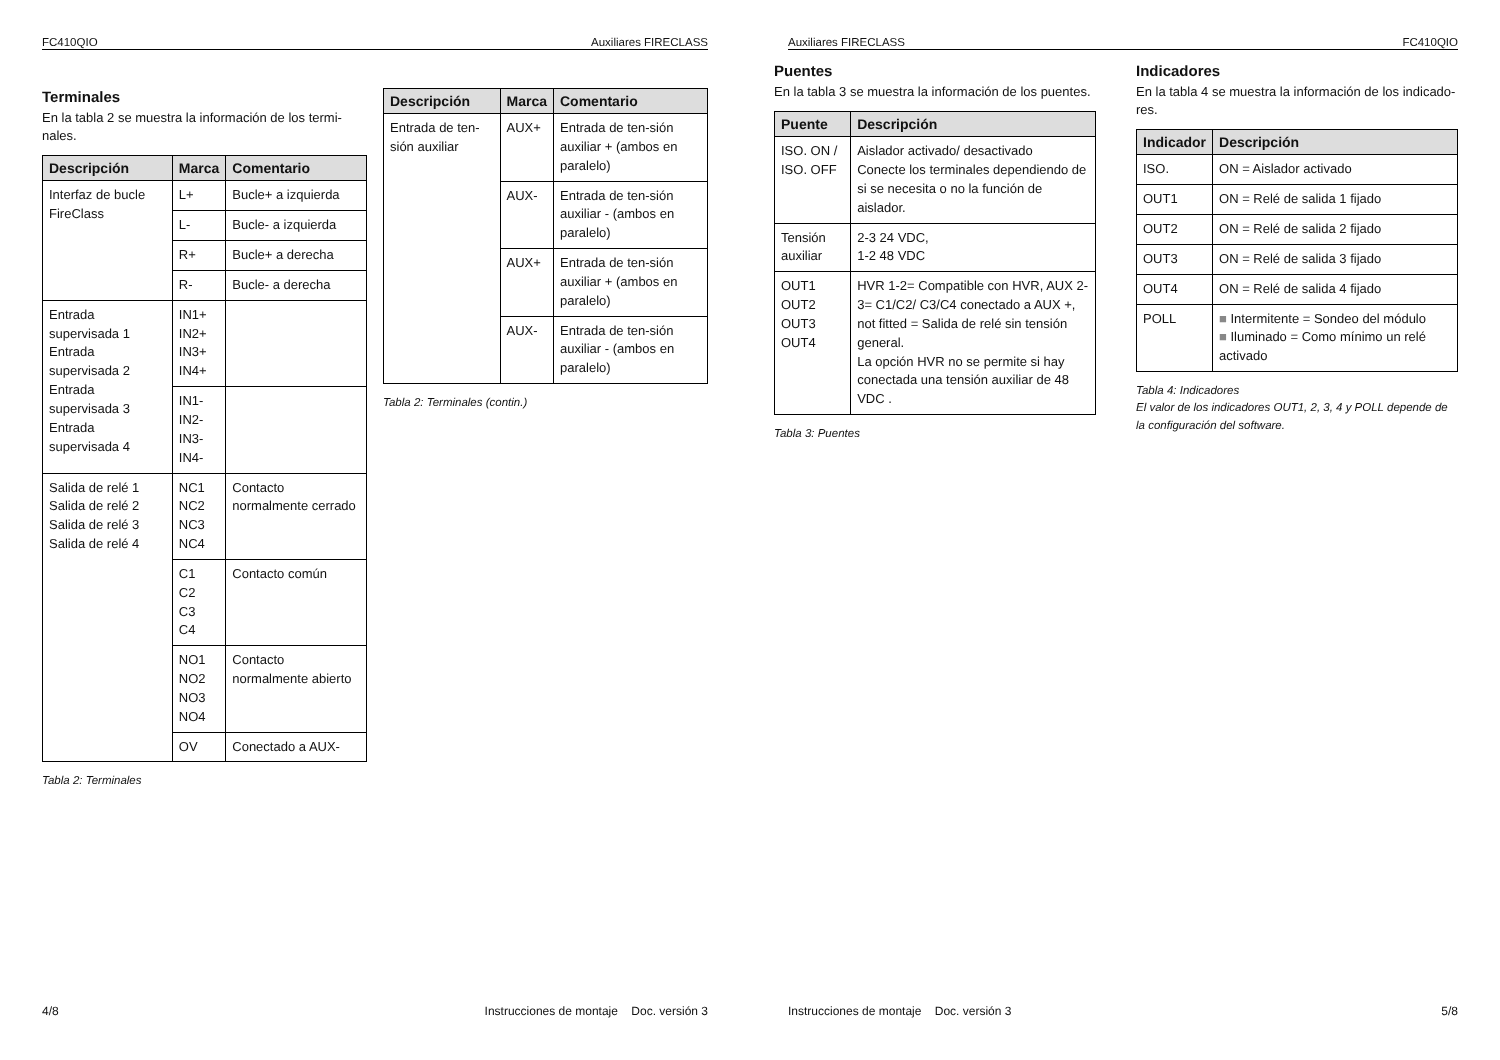FC410QIO Auxiliares FIRECLASS
Terminales
En la tabla 2 se muestra la información de los termi-nales.
| Descripción | Marca | Comentario |
| --- | --- | --- |
| Interfaz de bucle FireClass | L+ | Bucle+ a izquierda |
| | L- | Bucle- a izquierda |
| | R+ | Bucle+ a derecha |
| | R- | Bucle- a derecha |
| Entrada supervisada 1 Entrada supervisada 2 Entrada supervisada 3 Entrada supervisada 4 | IN1+ IN2+ IN3+ IN4+ | |
| | IN1- IN2- IN3- IN4- | |
| Salida de relé 1 Salida de relé 2 Salida de relé 3 Salida de relé 4 | NC1 NC2 NC3 NC4 | Contacto normalmente cerrado |
| | C1 C2 C3 C4 | Contacto común |
| | NO1 NO2 NO3 NO4 | Contacto normalmente abierto |
| | OV | Conectado a AUX- |
Tabla 2: Terminales
| Descripción | Marca | Comentario |
| --- | --- | --- |
| Entrada de ten-sión auxiliar | AUX+ | Entrada de ten-sión auxiliar + (ambos en paralelo) |
| | AUX- | Entrada de ten-sión auxiliar - (ambos en paralelo) |
| | AUX+ | Entrada de ten-sión auxiliar + (ambos en paralelo) |
| | AUX- | Entrada de ten-sión auxiliar - (ambos en paralelo) |
Tabla 2: Terminales (contin.)
4/8 Instrucciones de montaje Doc. versión 3
Auxiliares FIRECLASS FC410QIO
Puentes
En la tabla 3 se muestra la información de los puentes.
| Puente | Descripción |
| --- | --- |
| ISO. ON / ISO. OFF | Aislador activado/ desactivado Conecte los terminales dependiendo de si se necesita o no la función de aislador. |
| Tensión auxiliar | 2-3 24 VDC, 1-2 48 VDC |
| OUT1 OUT2 OUT3 OUT4 | HVR 1-2= Compatible con HVR, AUX 2-3= C1/C2/ C3/C4 conectado a AUX +, not fitted = Salida de relé sin tensión general. La opción HVR no se permite si hay conectada una tensión auxiliar de 48 VDC . |
Tabla 3: Puentes
Indicadores
En la tabla 4 se muestra la información de los indicado-res.
| Indicador | Descripción |
| --- | --- |
| ISO. | ON = Aislador activado |
| OUT1 | ON = Relé de salida 1 fijado |
| OUT2 | ON = Relé de salida 2 fijado |
| OUT3 | ON = Relé de salida 3 fijado |
| OUT4 | ON = Relé de salida 4 fijado |
| POLL | ■ Intermitente = Sondeo del módulo ■ Iluminado = Como mínimo un relé activado |
Tabla 4: Indicadores
El valor de los indicadores OUT1, 2, 3, 4 y POLL depende de la configuración del software.
Instrucciones de montaje Doc. versión 3 5/8